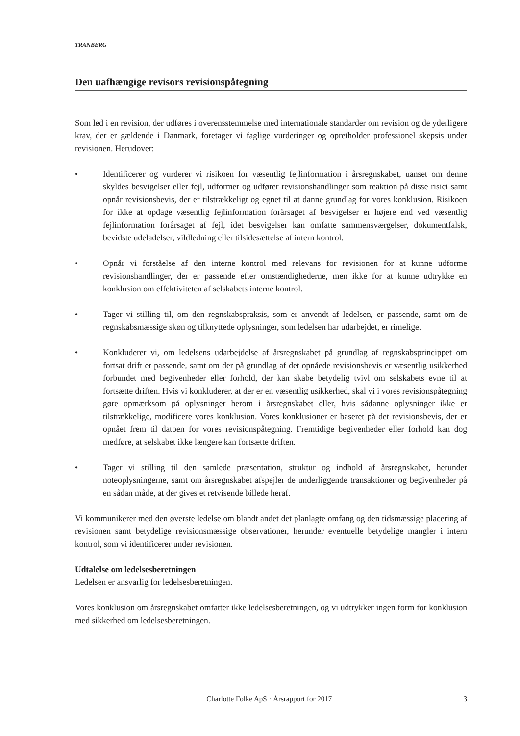TRANBERG
Den uafhængige revisors revisionspåtegning
Som led i en revision, der udføres i overensstemmelse med internationale standarder om revision og de yderligere krav, der er gældende i Danmark, foretager vi faglige vurderinger og opretholder professionel skepsis under revisionen. Herudover:
• Identificerer og vurderer vi risikoen for væsentlig fejlinformation i årsregnskabet, uanset om denne skyldes besvigelser eller fejl, udformer og udfører revisionshandlinger som reaktion på disse risici samt opnår revisionsbevis, der er tilstrækkeligt og egnet til at danne grundlag for vores konklusion. Risikoen for ikke at opdage væsentlig fejlinformation forårsaget af besvigelser er højere end ved væsentlig fejlinformation forårsaget af fejl, idet besvigelser kan omfatte sammensværgelser, dokumentfalsk, bevidste udeladelser, vildledning eller tilsidesættelse af intern kontrol.
• Opnår vi forståelse af den interne kontrol med relevans for revisionen for at kunne udforme revisionshandlinger, der er passende efter omstændighederne, men ikke for at kunne udtrykke en konklusion om effektiviteten af selskabets interne kontrol.
• Tager vi stilling til, om den regnskabspraksis, som er anvendt af ledelsen, er passende, samt om de regnskabsmæssige skøn og tilknyttede oplysninger, som ledelsen har udarbejdet, er rimelige.
• Konkluderer vi, om ledelsens udarbejdelse af årsregnskabet på grundlag af regnskabsprincippet om fortsat drift er passende, samt om der på grundlag af det opnåede revisionsbevis er væsentlig usikkerhed forbundet med begivenheder eller forhold, der kan skabe betydelig tvivl om selskabets evne til at fortsætte driften. Hvis vi konkluderer, at der er en væsentlig usikkerhed, skal vi i vores revisionspåtegning gøre opmærksom på oplysninger herom i årsregnskabet eller, hvis sådanne oplysninger ikke er tilstrækkelige, modificere vores konklusion. Vores konklusioner er baseret på det revisionsbevis, der er opnået frem til datoen for vores revisionspåtegning. Fremtidige begivenheder eller forhold kan dog medføre, at selskabet ikke længere kan fortsætte driften.
• Tager vi stilling til den samlede præsentation, struktur og indhold af årsregnskabet, herunder noteoplysningerne, samt om årsregnskabet afspejler de underliggende transaktioner og begivenheder på en sådan måde, at der gives et retvisende billede heraf.
Vi kommunikerer med den øverste ledelse om blandt andet det planlagte omfang og den tidsmæssige placering af revisionen samt betydelige revisionsmæssige observationer, herunder eventuelle betydelige mangler i intern kontrol, som vi identificerer under revisionen.
Udtalelse om ledelsesberetningen
Ledelsen er ansvarlig for ledelsesberetningen.
Vores konklusion om årsregnskabet omfatter ikke ledelsesberetningen, og vi udtrykker ingen form for konklusion med sikkerhed om ledelsesberetningen.
Charlotte Folke ApS · Årsrapport for 2017
3